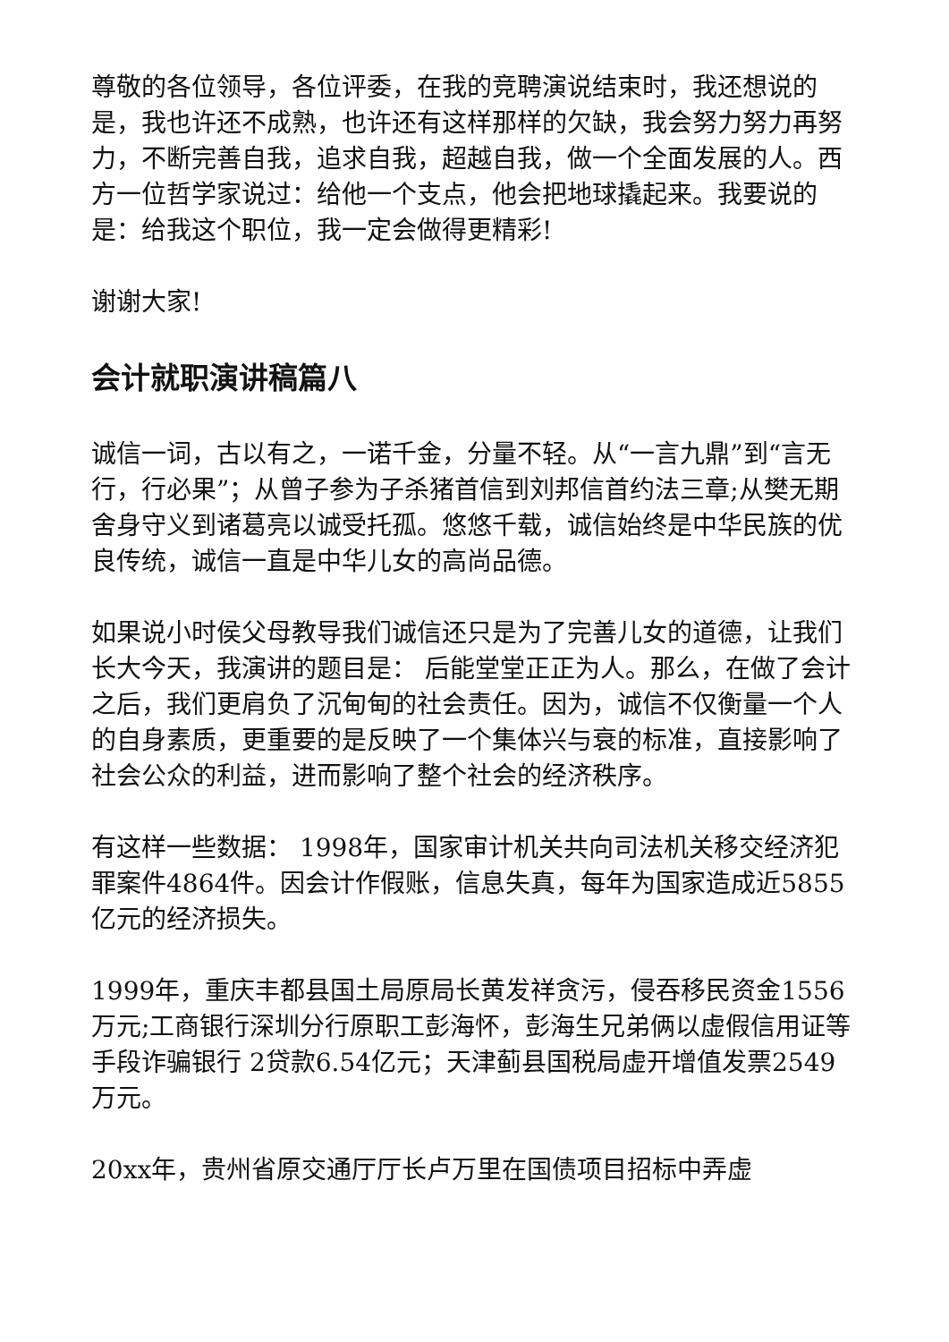尊敬的各位领导，各位评委，在我的竞聘演说结束时，我还想说的是，我也许还不成熟，也许还有这样那样的欠缺，我会努力努力再努力，不断完善自我，追求自我，超越自我，做一个全面发展的人。西方一位哲学家说过：给他一个支点，他会把地球撬起来。我要说的是：给我这个职位，我一定会做得更精彩!
谢谢大家!
会计就职演讲稿篇八
诚信一词，古以有之，一诺千金，分量不轻。从“一言九鼎”到“言无行，行必果”；从曾子参为子杀猪首信到刘邦信首约法三章;从樊无期舍身守义到诸葛亮以诚受托孤。悠悠千载，诚信始终是中华民族的优良传统，诚信一直是中华儿女的高尚品德。
如果说小时侯父母教导我们诚信还只是为了完善儿女的道德，让我们长大今天，我演讲的题目是： 后能堂堂正正为人。那么，在做了会计之后，我们更肩负了沉甸甸的社会责任。因为，诚信不仅衡量一个人的自身素质，更重要的是反映了一个集体兴与衰的标准，直接影响了社会公众的利益，进而影响了整个社会的经济秩序。
有这样一些数据： 1998年，国家审计机关共向司法机关移交经济犯罪案件4864件。因会计作假账，信息失真，每年为国家造成近5855亿元的经济损失。
1999年，重庆丰都县国土局原局长黄发祥贪污，侵吞移民资金1556万元;工商银行深圳分行原职工彭海怀，彭海生兄弟俩以虚假信用证等手段诈骗银行 2贷款6.54亿元；天津蓟县国税局虚开增值发票2549万元。
20xx年，贵州省原交通厅厅长卢万里在国债项目招标中弄虚